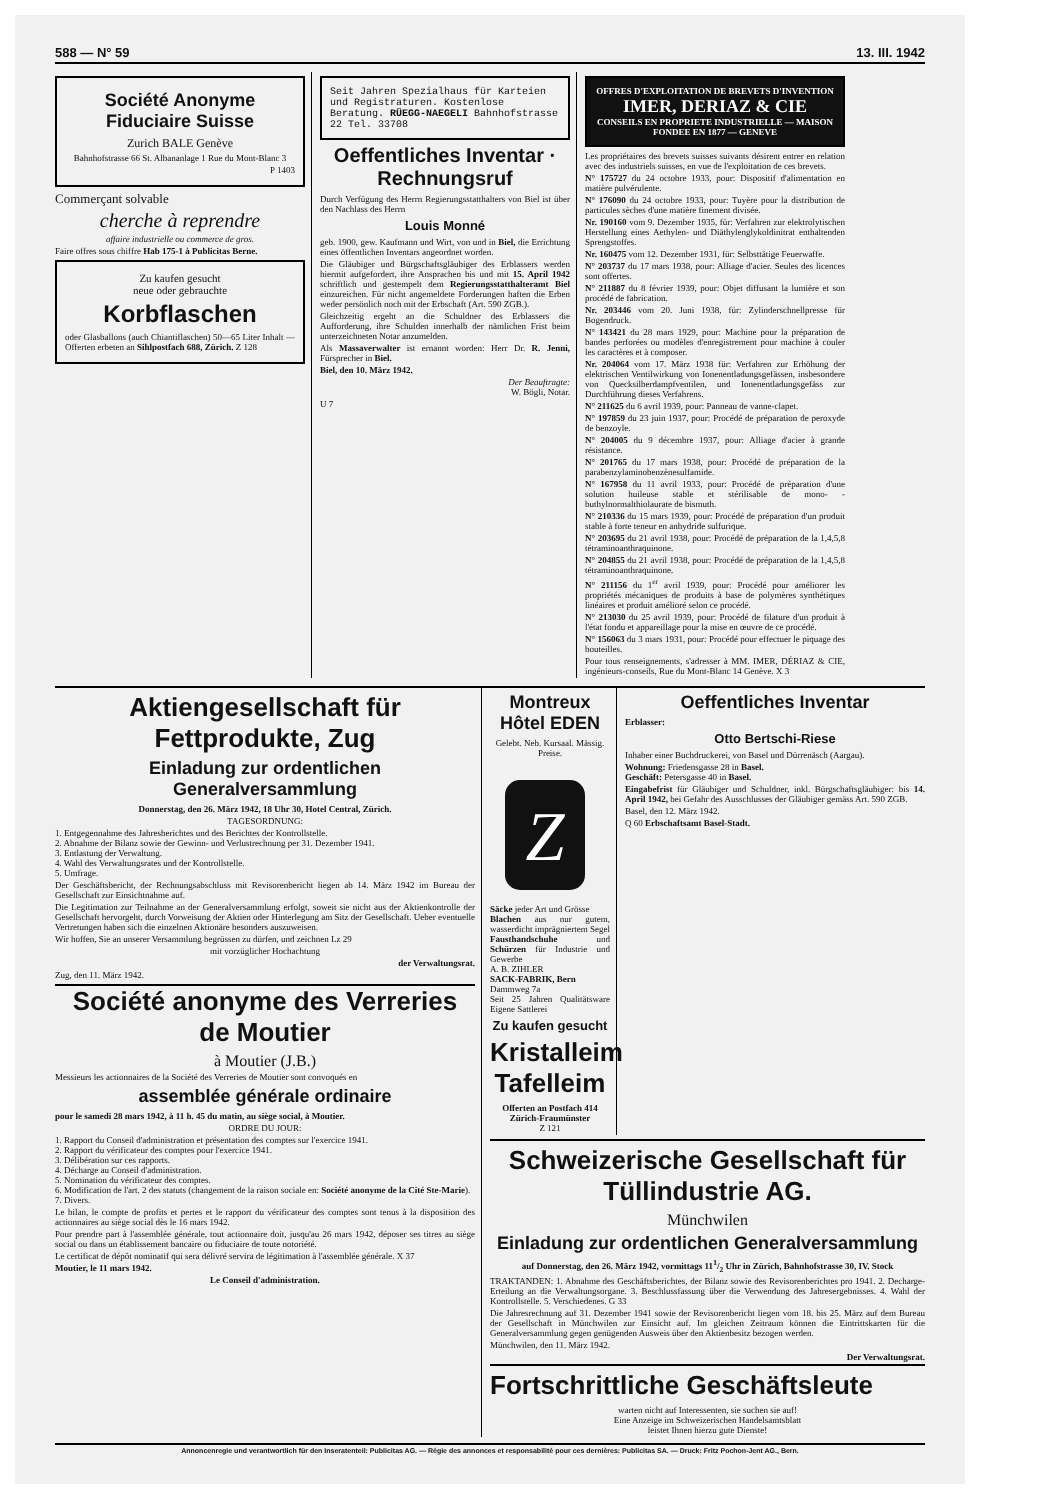588 — N° 59 13. III. 1942
Société Anonyme Fiduciaire Suisse
Zurich BALE Genève
Bahnhofstrasse 66 St. Albananlage 1 Rue du Mont-Blanc 3
P 1403
Commerçant solvable
cherche à reprendre
affaire industrielle ou commerce de gros.
Faire offres sous chiffre Hab 175-1 à Publicitas Berne.
Zu kaufen gesucht
neue oder gebrauchte
Korbflaschen
oder Glasballons (auch Chiantiflaschen) 50—65 Liter Inhalt — Offerten erbeten an Sihlpostfach 688, Zürich. Z 128
Seit Jahren Spezialhaus für Karteien und Registraturen. Kostenlose Beratung. RÜEGG-NAEGELI Bahnhofstrasse 22 Tel. 33708
Oeffentliches Inventar · Rechnungsruf
Durch Verfügung des Herrn Regierungsstatthalters von Biel ist über den Nachlass des Herrn
Louis Monné
geb. 1900, gew. Kaufmann und Wirt, von und in Biel, die Errichtung eines öffentlichen Inventars angeordnet worden.
Die Gläubiger und Bürgschaftsgläubiger des Erblassers werden hiermit aufgefordert, ihre Ansprachen bis und mit 15. April 1942 schriftlich und gestempelt dem Regierungsstatthalteramt Biel einzureichen. Für nicht angemeldete Forderungen haften die Erben weder persönlich noch mit der Erbschaft (Art. 590 ZGB.).
Gleichzeitig ergeht an die Schuldner des Erblassers die Aufforderung, ihre Schulden innerhalb der nämlichen Frist beim unterzeichneten Notar anzumelden.
Als Massaverwalter ist ernannt worden: Herr Dr. R. Jenni, Fürsprecher in Biel.
Biel, den 10. März 1942.
Der Beauftragte:
W. Bögli, Notar.
U 7
OFFRES D'EXPLOITATION DE BREVETS D'INVENTION
IMER, DERIAZ & CIE
CONSEILS EN PROPRIETE INDUSTRIELLE — MAISON FONDEE EN 1877 — GENEVE
Les propriétaires des brevets suisses suivants désirent entrer en relation avec des industriels suisses, en vue de l'exploitation de ces brevets.
N° 175727 du 24 octobre 1933, pour: Dispositif d'alimentation en matière pulvérulente.
N° 176090 du 24 octobre 1933, pour: Tuyère pour la distribution de particules sèches d'une matière finement divisée.
Nr. 190160 vom 9. Dezember 1935, für: Verfahren zur elektrolytischen Herstellung eines Aethylen- und Diäthylenglykoldinitrat enthaltenden Sprengstoffes.
Nr. 160475 vom 12. Dezember 1931, für: Selbsttätige Feuerwaffe.
N° 203737 du 17 mars 1938, pour: Alliage d'acier. Seules des licences sont offertes.
N° 211887 du 8 février 1939, pour: Objet diffusant la lumière et son procédé de fabrication.
Nr. 203446 vom 20. Juni 1938, für: Zylinderschnellpresse für Bogendruck.
N° 143421 du 28 mars 1929, pour: Machine pour la préparation de bandes perforées ou modèles d'enregistrement pour machine à couler les caractères et à composer.
Nr. 204064 vom 17. März 1938 für: Verfahren zur Erhöhung der elektrischen Ventilwirkung von Ionenentladungsgefässen, insbesondere von Quecksilberdampfventilen, und Ionenentladungsgefäss zur Durchführung dieses Verfahrens.
N° 211625 du 6 avril 1939, pour: Panneau de vanne-clapet.
N° 197859 du 23 juin 1937, pour: Procédé de préparation de peroxyde de benzoyle.
N° 204005 du 9 décembre 1937, pour: Alliage d'acier à grande résistance.
N° 201765 du 17 mars 1938, pour: Procédé de préparation de la parabenzylaminobenzènesulfamide.
N° 167958 du 11 avril 1933, pour: Procédé de préparation d'une solution huileuse stable et stérilisable de mono- -buthylnormalthiolaurate de bismuth.
N° 210336 du 15 mars 1939, pour: Procédé de préparation d'un produit stable à forte teneur en anhydride sulfurique.
N° 203695 du 21 avril 1938, pour: Procédé de préparation de la 1,4,5,8 tétraminoanthraquinone.
N° 204855 du 21 avril 1938, pour: Procédé de préparation de la 1,4,5,8 tétraminoanthraquinone.
N° 211156 du 1<sup>er</sup> avril 1939, pour: Procédé pour améliorer les propriétés mécaniques de produits à base de polymères synthétiques linéaires et produit amélioré selon ce procédé.
N° 213030 du 25 avril 1939, pour: Procédé de filature d'un produit à l'état fondu et appareillage pour la mise en œuvre de ce procédé.
N° 156063 du 3 mars 1931, pour: Procédé pour effectuer le piquage des bouteilles.
Pour tous renseignements, s'adresser à MM. IMER, DÉRIAZ & CIE, ingénieurs-conseils, Rue du Mont-Blanc 14 Genève. X 3
Aktiengesellschaft für Fettprodukte, Zug
Einladung zur ordentlichen Generalversammlung
Donnerstag, den 26. März 1942, 18 Uhr 30, Hotel Central, Zürich.
TAGESORDNUNG:
1. Entgegennahme des Jahresberichtes und des Berichtes der Kontrollstelle.
2. Abnahme der Bilanz sowie der Gewinn- und Verlustrechnung per 31. Dezember 1941.
3. Entlastung der Verwaltung.
4. Wahl des Verwaltungsrates und der Kontrollstelle.
5. Umfrage.
Der Geschäftsbericht, der Rechnungsabschluss mit Revisorenbericht liegen ab 14. März 1942 im Bureau der Gesellschaft zur Einsichtnahme auf.
Die Legitimation zur Teilnahme an der Generalversammlung erfolgt, soweit sie nicht aus der Aktienkontrolle der Gesellschaft hervorgeht, durch Vorweisung der Aktien oder Hinterlegung am Sitz der Gesellschaft. Ueber eventuelle Vertretungen haben sich die einzelnen Aktionäre besonders auszuweisen.
Wir hoffen, Sie an unserer Versammlung begrüssen zu dürfen, und zeichnen Lz 29
mit vorzüglicher Hochachtung
der Verwaltungsrat.
Zug, den 11. März 1942.
Société anonyme des Verreries de Moutier
à Moutier (J.B.)
Messieurs les actionnaires de la Société des Verreries de Moutier sont convoqués en
assemblée générale ordinaire
pour le samedi 28 mars 1942, à 11 h. 45 du matin, au siège social, à Moutier.
ORDRE DU JOUR:
1. Rapport du Conseil d'administration et présentation des comptes sur l'exercice 1941.
2. Rapport du vérificateur des comptes pour l'exercice 1941.
3. Délibération sur ces rapports.
4. Décharge au Conseil d'administration.
5. Nomination du vérificateur des comptes.
6. Modification de l'art. 2 des statuts (changement de la raison sociale en: Société anonyme de la Cité Ste-Marie).
7. Divers.
Le bilan, le compte de profits et pertes et le rapport du vérificateur des comptes sont tenus à la disposition des actionnaires au siège social dès le 16 mars 1942.
Pour prendre part à l'assemblée générale, tout actionnaire doit, jusqu'au 26 mars 1942, déposer ses titres au siège social ou dans un établissement bancaire ou fiduciaire de toute notoriété.
Le certificat de dépôt nominatif qui sera délivré servira de légitimation à l'assemblée générale. X 37
Moutier, le 11 mars 1942.
Le Conseil d'administration.
Montreux Hôtel EDEN
Gelebt. Neb. Kursaal. Mässig. Preise.
Z
Säcke jeder Art und Grösse
Blachen aus nur gutem, wasserdicht imprägniertem Segel
Fausthandschuhe und Schürzen für Industrie und Gewerbe
A. B. ZIHLER
SACK-FABRIK, Bern
Dammweg 7a
Seit 25 Jahren Qualitätsware Eigene Sattlerei
Zu kaufen gesucht
Kristalleim Tafelleim
Offerten an Postfach 414 Zürich-Fraumünster
Z 121
Oeffentliches Inventar
Erblasser:
Otto Bertschi-Riese
Inhaber einer Buchdruckerei, von Basel und Dürrenäsch (Aargau).
Wohnung: Friedensgasse 28 in Basel.
Geschäft: Petersgasse 40 in Basel.
Eingabefrist für Gläubiger und Schuldner, inkl. Bürgschaftsgläubiger: bis 14. April 1942, bei Gefahr des Ausschlusses der Gläubiger gemäss Art. 590 ZGB.
Basel, den 12. März 1942.
Q 60 Erbschaftsamt Basel-Stadt.
Schweizerische Gesellschaft für Tüllindustrie AG.
Münchwilen
Einladung zur ordentlichen Generalversammlung
auf Donnerstag, den 26. März 1942, vormittags 111/2 Uhr in Zürich, Bahnhofstrasse 30, IV. Stock
TRAKTANDEN: 1. Abnahme des Geschäftsberichtes, der Bilanz sowie des Revisorenberichtes pro 1941. 2. Decharge-Erteilung an die Verwaltungsorgane. 3. Beschlussfassung über die Verwendung des Jahresergebnisses. 4. Wahl der Kontrollstelle. 5. Verschiedenes. G 33
Die Jahresrechnung auf 31. Dezember 1941 sowie der Revisorenbericht liegen vom 18. bis 25. März auf dem Bureau der Gesellschaft in Münchwilen zur Einsicht auf. Im gleichen Zeitraum können die Eintrittskarten für die Generalversammlung gegen genügenden Ausweis über den Aktienbesitz bezogen werden.
Münchwilen, den 11. März 1942.
Der Verwaltungsrat.
Fortschrittliche Geschäftsleute
warten nicht auf Interessenten, sie suchen sie auf!
Eine Anzeige im Schweizerischen Handelsamtsblatt
leistet Ihnen hierzu gute Dienste!
Annoncenregie und verantwortlich für den Inseratenteil: Publicitas AG. — Régie des annonces et responsabilité pour ces dernières: Publicitas SA. — Druck: Fritz Pochon-Jent AG., Bern.